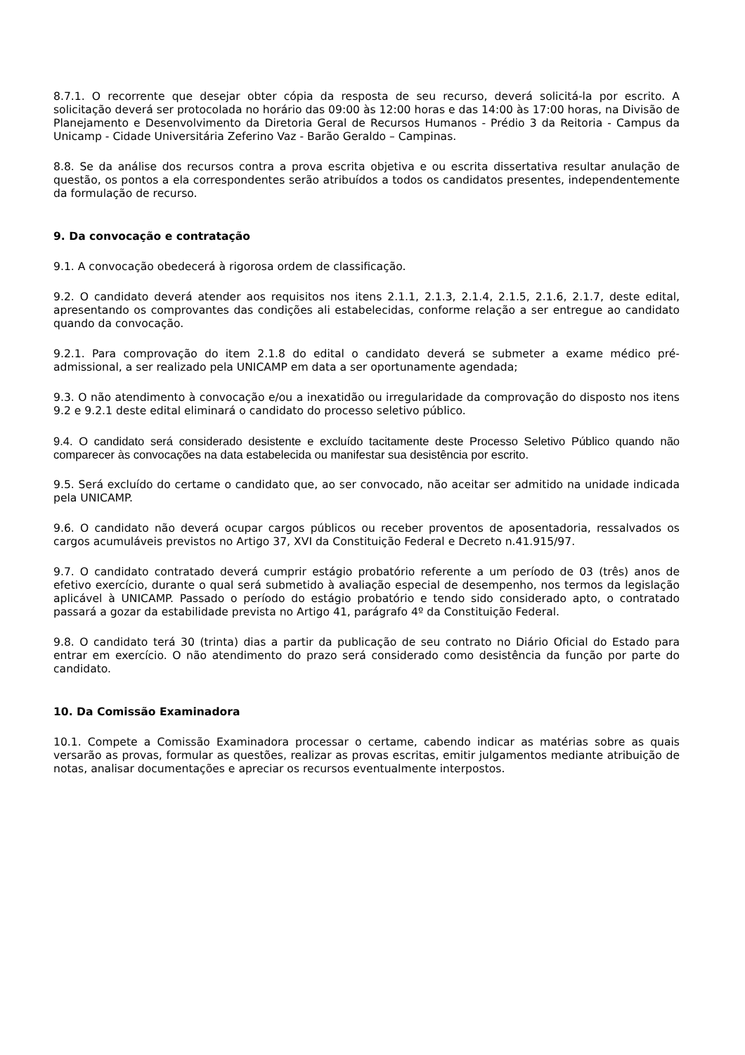8.7.1. O recorrente que desejar obter cópia da resposta de seu recurso, deverá solicitá-la por escrito. A solicitação deverá ser protocolada no horário das 09:00 às 12:00 horas e das 14:00 às 17:00 horas, na Divisão de Planejamento e Desenvolvimento da Diretoria Geral de Recursos Humanos - Prédio 3 da Reitoria - Campus da Unicamp - Cidade Universitária Zeferino Vaz - Barão Geraldo – Campinas.
8.8. Se da análise dos recursos contra a prova escrita objetiva e ou escrita dissertativa resultar anulação de questão, os pontos a ela correspondentes serão atribuídos a todos os candidatos presentes, independentemente da formulação de recurso.
9. Da convocação e contratação
9.1. A convocação obedecerá à rigorosa ordem de classificação.
9.2. O candidato deverá atender aos requisitos nos itens 2.1.1, 2.1.3, 2.1.4, 2.1.5, 2.1.6, 2.1.7, deste edital, apresentando os comprovantes das condições ali estabelecidas, conforme relação a ser entregue ao candidato quando da convocação.
9.2.1. Para comprovação do item 2.1.8 do edital o candidato deverá se submeter a exame médico pré-admissional, a ser realizado pela UNICAMP em data a ser oportunamente agendada;
9.3. O não atendimento à convocação e/ou a inexatidão ou irregularidade da comprovação do disposto nos itens 9.2 e 9.2.1 deste edital eliminará o candidato do processo seletivo público.
9.4. O candidato será considerado desistente e excluído tacitamente deste Processo Seletivo Público quando não comparecer às convocações na data estabelecida ou manifestar sua desistência por escrito.
9.5. Será excluído do certame o candidato que, ao ser convocado, não aceitar ser admitido na unidade indicada pela UNICAMP.
9.6. O candidato não deverá ocupar cargos públicos ou receber proventos de aposentadoria, ressalvados os cargos acumuláveis previstos no Artigo 37, XVI da Constituição Federal e Decreto n.41.915/97.
9.7. O candidato contratado deverá cumprir estágio probatório referente a um período de 03 (três) anos de efetivo exercício, durante o qual será submetido à avaliação especial de desempenho, nos termos da legislação aplicável à UNICAMP. Passado o período do estágio probatório e tendo sido considerado apto, o contratado passará a gozar da estabilidade prevista no Artigo 41, parágrafo 4º da Constituição Federal.
9.8. O candidato terá 30 (trinta) dias a partir da publicação de seu contrato no Diário Oficial do Estado para entrar em exercício. O não atendimento do prazo será considerado como desistência da função por parte do candidato.
10. Da Comissão Examinadora
10.1. Compete a Comissão Examinadora processar o certame, cabendo indicar as matérias sobre as quais versarão as provas, formular as questões, realizar as provas escritas, emitir julgamentos mediante atribuição de notas, analisar documentações e apreciar os recursos eventualmente interpostos.